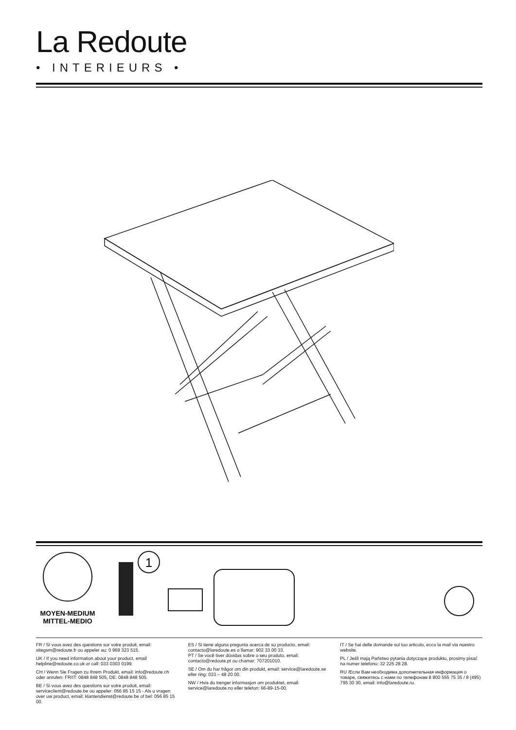La Redoute
• INTERIEURS •
MOYEN-MEDIUM
MITTEL-MEDIO
1
FR / Si vous avez des questions sur votre produit, email: sitegsm@redoute.fr ou appeler au: 0 969 323 515.
UK / If you need information about your product, email helpline@redoute.co.uk or call: 033 0303 0199.
CH / Wenn Sie Fragen zu Ihrem Produkt, email: info@redoute.ch oder anrufen: FR/IT: 0848 848 505, DE: 0848 848 505.
BE / Si vous avez des questions sur votre produit, email: serviceclient@redoute.be ou appeler: 056 85 15 15 - Als u vragen over uw product, email: klantendienst@redoute.be of bel: 056 85 15 00.
ES / Si tiene alguna pregunta acerca de su producto, email: contacto@laredoute.es o llamar: 902 33 00 33.
PT / Se você tiver dúvidas sobre o seu produto, email: contacto@redoute.pt ou chamar: 707201010.
SE / Om du har frågor om din produkt, email: service@laredoute.se eller ring: 033 – 48 20 00.
NW / Hvis du trenger informasjon om produktet, email: service@laredoute.no eller telefon: 66-89-15-00.
IT / Se hai delle domande sul tuo articolo, ecco la mail via nuestro website.
PL / Jeśli mają Państwo pytania dotyczące produktu, prosimy pisać na numer telefonu: 32 225 28 28.
RU /Если Вам необходима дополнительная информация о товаре, свяжитесь с нами по телефонам 8 800 555 75 35 / 8 (495) 795 30 30, email: info@laredoute.ru.